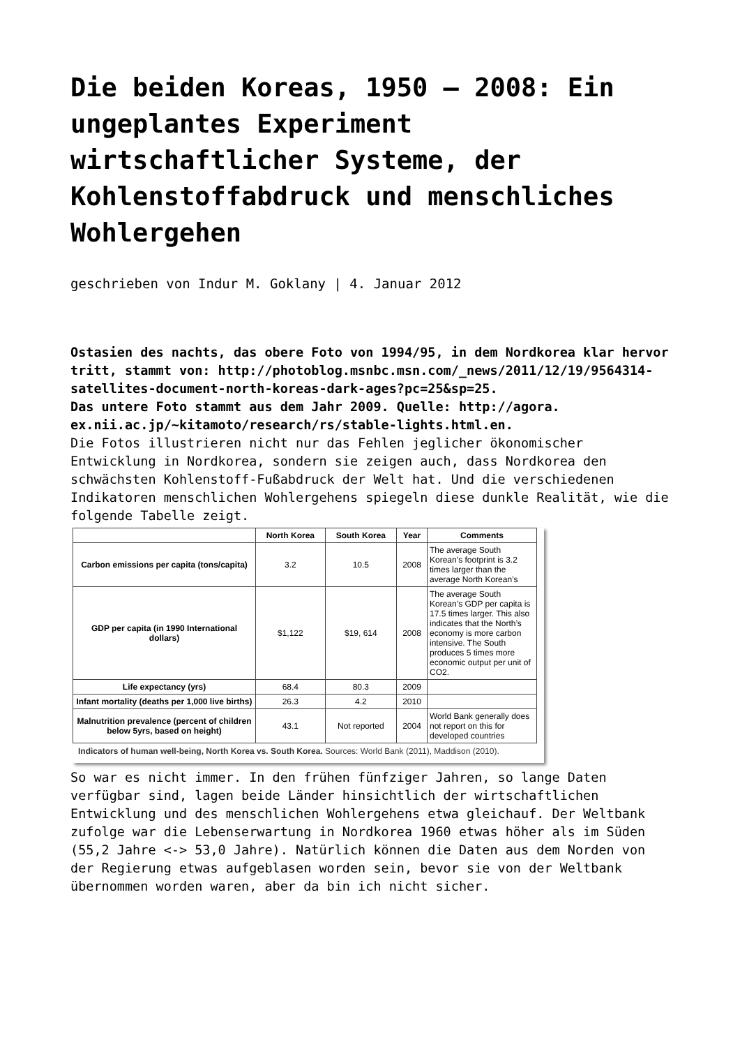Die beiden Koreas, 1950 – 2008: Ein ungeplantes Experiment wirtschaftlicher Systeme, der Kohlenstoffabdruck und menschliches Wohlergehen
geschrieben von Indur M. Goklany | 4. Januar 2012
Ostasien des nachts, das obere Foto von 1994/95, in dem Nordkorea klar hervor tritt, stammt von: http://photoblog.msnbc.msn.com/_news/2011/12/19/9564314-satellites-document-north-koreas-dark-ages?pc=25&sp=25.
Das untere Foto stammt aus dem Jahr 2009. Quelle: http://agora. ex.nii.ac.jp/~kitamoto/research/rs/stable-lights.html.en.
Die Fotos illustrieren nicht nur das Fehlen jeglicher ökonomischer Entwicklung in Nordkorea, sondern sie zeigen auch, dass Nordkorea den schwächsten Kohlenstoff-Fußabdruck der Welt hat. Und die verschiedenen Indikatoren menschlichen Wohlergehens spiegeln diese dunkle Realität, wie die folgende Tabelle zeigt.
| | North Korea | South Korea | Year | Comments |
| --- | --- | --- | --- | --- |
| Carbon emissions per capita (tons/capita) | 3.2 | 10.5 | 2008 | The average South Korean’s footprint is 3.2 times larger than the average North Korean’s |
| GDP per capita (in 1990 International dollars) | $1,122 | $19, 614 | 2008 | The average South Korean’s GDP per capita is 17.5 times larger. This also indicates that the North’s economy is more carbon intensive. The South produces 5 times more economic output per unit of CO2. |
| Life expectancy (yrs) | 68.4 | 80.3 | 2009 | |
| Infant mortality (deaths per 1,000 live births) | 26.3 | 4.2 | 2010 | |
| Malnutrition prevalence (percent of children below 5yrs, based on height) | 43.1 | Not reported | 2004 | World Bank generally does not report on this for developed countries |
Indicators of human well-being, North Korea vs. South Korea. Sources: World Bank (2011), Maddison (2010).
So war es nicht immer. In den frühen fünfziger Jahren, so lange Daten verfügbar sind, lagen beide Länder hinsichtlich der wirtschaftlichen Entwicklung und des menschlichen Wohlergehens etwa gleichauf. Der Weltbank zufolge war die Lebenserwartung in Nordkorea 1960 etwas höher als im Süden (55,2 Jahre <-> 53,0 Jahre). Natürlich können die Daten aus dem Norden von der Regierung etwas aufgeblasen worden sein, bevor sie von der Weltbank übernommen worden waren, aber da bin ich nicht sicher.